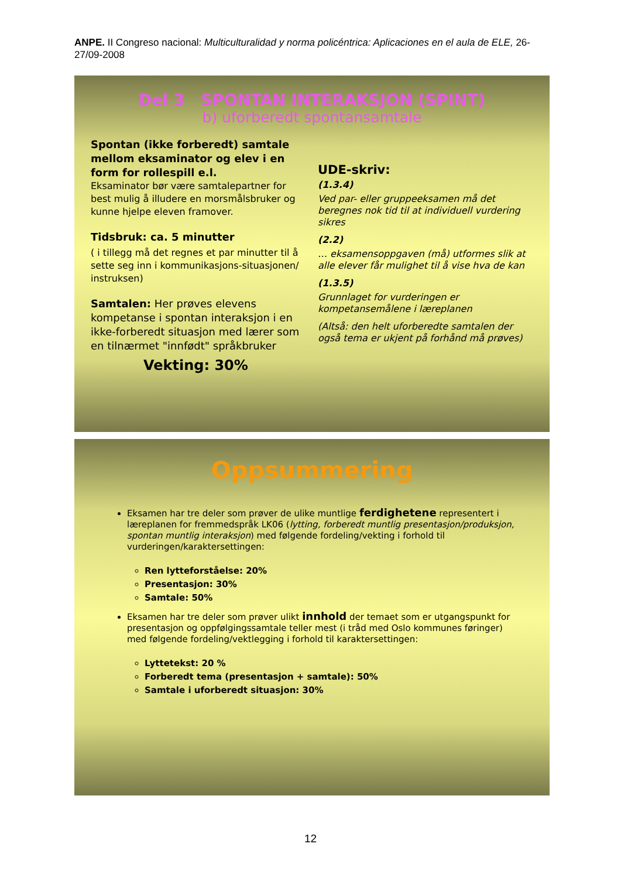ANPE. II Congreso nacional: Multiculturalidad y norma policéntrica: Aplicaciones en el aula de ELE, 26-27/09-2008
Del 3 SPONTAN INTERAKSJON (SPINT)
b) uforberedt spontansamtale
Spontan (ikke forberedt) samtale mellom eksaminator og elev i en form for rollespill e.l.
Eksaminator bør være samtalepartner for best mulig å illudere en morsmålsbruker og kunne hjelpe eleven framover.
Tidsbruk: ca. 5 minutter
( i tillegg må det regnes et par minutter til å sette seg inn i kommunikasjons-situasjonen/ instruksen)
Samtalen: Her prøves elevens kompetanse i spontan interaksjon i en ikke-forberedt situasjon med lærer som en tilnærmet "innfødt" språkbruker
Vekting: 30%
UDE-skriv:
(1.3.4)
Ved par- eller gruppeeksamen må det beregnes nok tid til at individuell vurdering sikres
(2.2)
… eksamensoppgaven (må) utformes slik at alle elever får mulighet til å vise hva de kan
(1.3.5)
Grunnlaget for vurderingen er kompetansemålene i læreplanen
(Altså: den helt uforberedte samtalen der også tema er ukjent på forhånd må prøves)
Oppsummering
Eksamen har tre deler som prøver de ulike muntlige ferdighetene representert i læreplanen for fremmedspråk LK06 (lytting, forberedt muntlig presentasjon/produksjon, spontan muntlig interaksjon) med følgende fordeling/vekting i forhold til vurderingen/karaktersettingen:
Ren lytteforståelse: 20%
Presentasjon: 30%
Samtale: 50%
Eksamen har tre deler som prøver ulikt innhold der temaet som er utgangspunkt for presentasjon og oppfølgingssamtale teller mest (i tråd med Oslo kommunes føringer) med følgende fordeling/vektlegging i forhold til karaktersettingen:
Lyttetekst: 20 %
Forberedt tema (presentasjon + samtale): 50%
Samtale i uforberedt situasjon: 30%
12